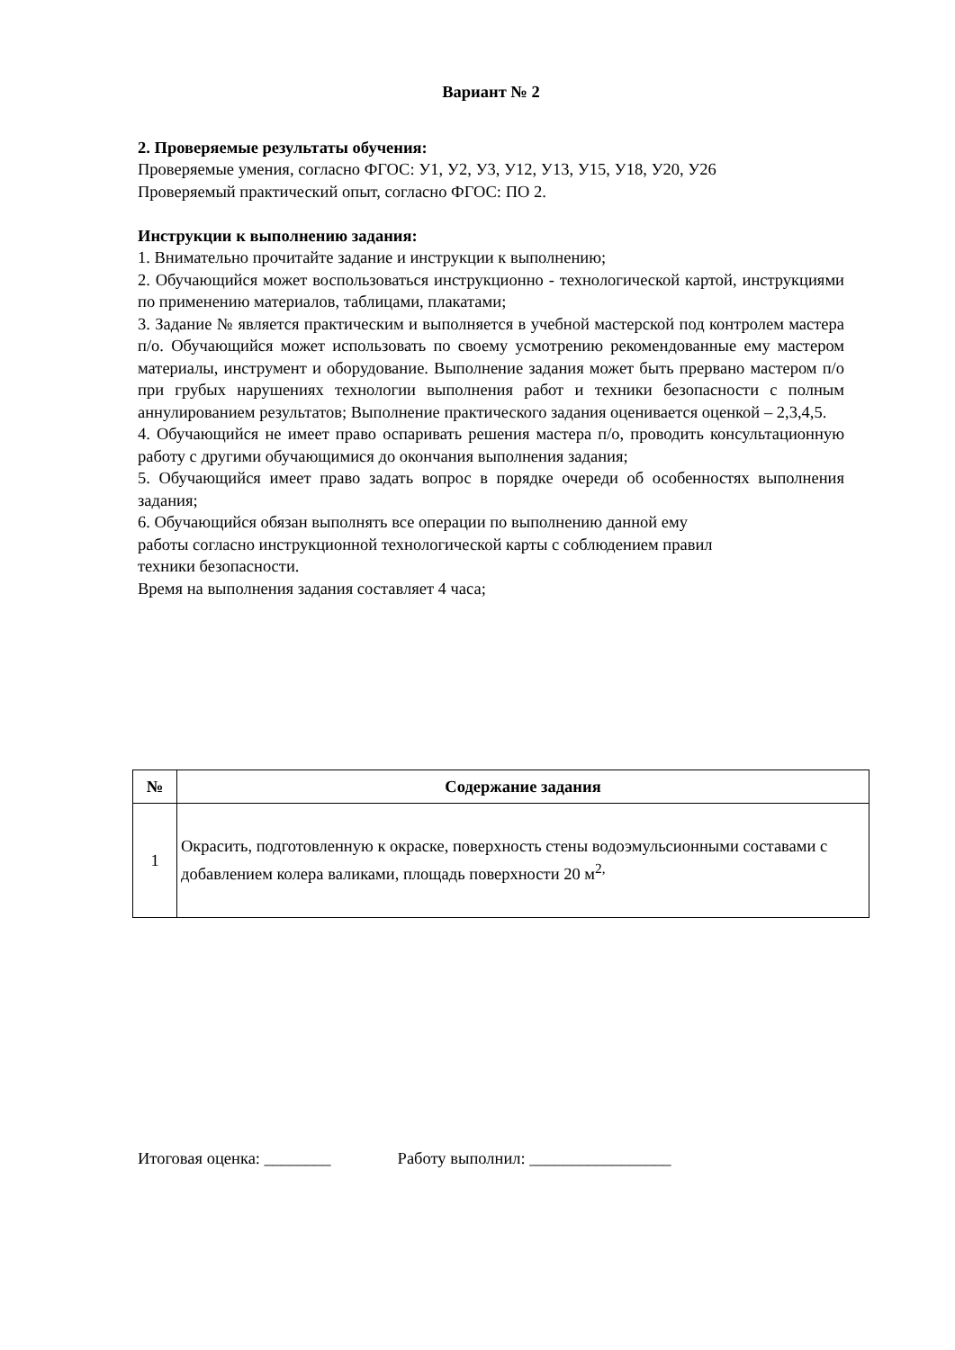Вариант № 2
2. Проверяемые результаты обучения:
Проверяемые умения, согласно ФГОС: У1, У2, У3, У12, У13, У15, У18, У20, У26
Проверяемый практический опыт, согласно ФГОС: ПО 2.
Инструкции к выполнению задания:
1. Внимательно прочитайте задание и инструкции к выполнению;
2. Обучающийся может воспользоваться инструкционно - технологической картой, инструкциями по применению материалов, таблицами, плакатами;
3. Задание № является практическим и выполняется в учебной мастерской под контролем мастера п/о. Обучающийся может использовать по своему усмотрению рекомендованные ему мастером материалы, инструмент и оборудование. Выполнение задания может быть прервано мастером п/о при грубых нарушениях технологии выполнения работ и техники безопасности с полным аннулированием результатов; Выполнение практического задания оценивается оценкой – 2,3,4,5.
4. Обучающийся не имеет право оспаривать решения мастера п/о, проводить консультационную работу с другими обучающимися до окончания выполнения задания;
5. Обучающийся имеет право задать вопрос в порядке очереди об особенностях выполнения задания;
6. Обучающийся обязан выполнять все операции по выполнению данной ему
работы согласно инструкционной технологической карты с соблюдением правил
техники безопасности.
Время на выполнения задания составляет 4 часа;
| № | Содержание задания |
| --- | --- |
| 1 | Окрасить, подготовленную к окраске, поверхность стены водоэмульсионными составами с добавлением колера валиками, площадь поверхности 20 м<sup>2,</sup> |
Итоговая оценка: ________ Работу выполнил: _________________